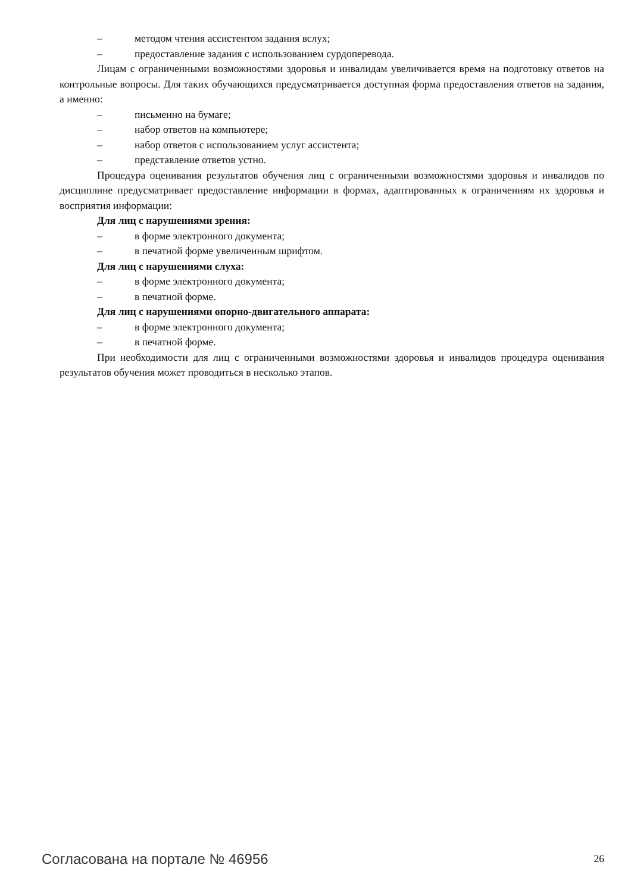– методом чтения ассистентом задания вслух;
– предоставление задания с использованием сурдоперевода.
Лицам с ограниченными возможностями здоровья и инвалидам увеличивается время на подготовку ответов на контрольные вопросы. Для таких обучающихся предусматривается доступная форма предоставления ответов на задания, а именно:
– письменно на бумаге;
– набор ответов на компьютере;
– набор ответов с использованием услуг ассистента;
– представление ответов устно.
Процедура оценивания результатов обучения лиц с ограниченными возможностями здоровья и инвалидов по дисциплине предусматривает предоставление информации в формах, адаптированных к ограничениям их здоровья и восприятия информации:
Для лиц с нарушениями зрения:
– в форме электронного документа;
– в печатной форме увеличенным шрифтом.
Для лиц с нарушениями слуха:
– в форме электронного документа;
– в печатной форме.
Для лиц с нарушениями опорно-двигательного аппарата:
– в форме электронного документа;
– в печатной форме.
При необходимости для лиц с ограниченными возможностями здоровья и инвалидов процедура оценивания результатов обучения может проводиться в несколько этапов.
Согласована на портале № 46956 26